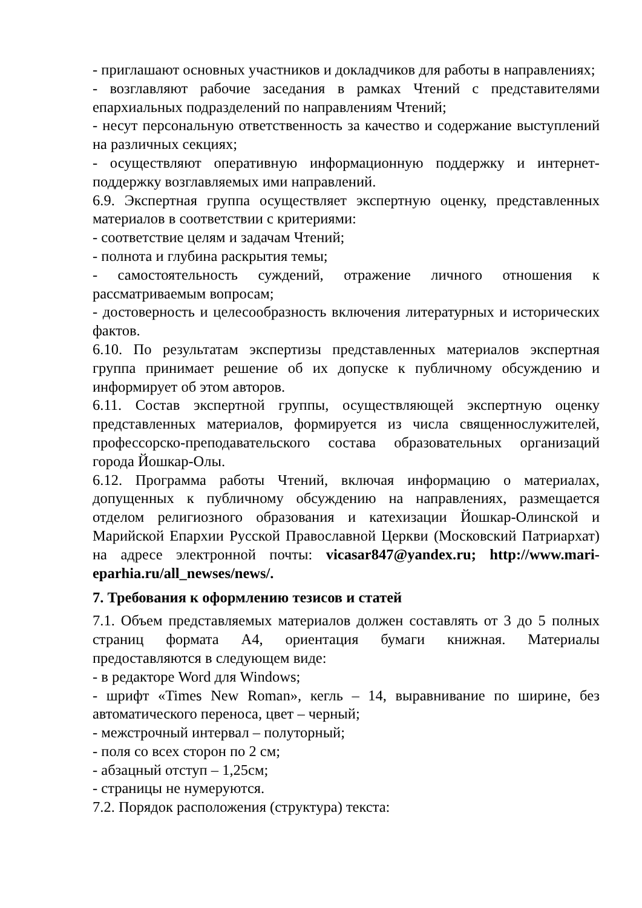- приглашают основных участников и докладчиков для работы в направлениях;
- возглавляют рабочие заседания в рамках Чтений с представителями епархиальных подразделений по направлениям Чтений;
- несут персональную ответственность за качество и содержание выступлений на различных секциях;
- осуществляют оперативную информационную поддержку и интернет-поддержку возглавляемых ими направлений.
6.9. Экспертная группа осуществляет экспертную оценку, представленных материалов в соответствии с критериями:
- соответствие целям и задачам Чтений;
- полнота и глубина раскрытия темы;
- самостоятельность суждений, отражение личного отношения к рассматриваемым вопросам;
- достоверность и целесообразность включения литературных и исторических фактов.
6.10. По результатам экспертизы представленных материалов экспертная группа принимает решение об их допуске к публичному обсуждению и информирует об этом авторов.
6.11. Состав экспертной группы, осуществляющей экспертную оценку представленных материалов, формируется из числа священнослужителей, профессорско-преподавательского состава образовательных организаций города Йошкар-Олы.
6.12. Программа работы Чтений, включая информацию о материалах, допущенных к публичному обсуждению на направлениях, размещается отделом религиозного образования и катехизации Йошкар-Олинской и Марийской Епархии Русской Православной Церкви (Московский Патриархат) на адресе электронной почты: vicasar847@yandex.ru; http://www.mari-eparhia.ru/all_newses/news/.
7. Требования к оформлению тезисов и статей
7.1. Объем представляемых материалов должен составлять от 3 до 5 полных страниц формата А4, ориентация бумаги книжная. Материалы предоставляются в следующем виде:
- в редакторе Word для Windows;
- шрифт «Times New Roman», кегль – 14, выравнивание по ширине, без автоматического переноса, цвет – черный;
- межстрочный интервал – полуторный;
- поля со всех сторон по 2 см;
- абзацный отступ – 1,25см;
- страницы не нумеруются.
7.2. Порядок расположения (структура) текста: